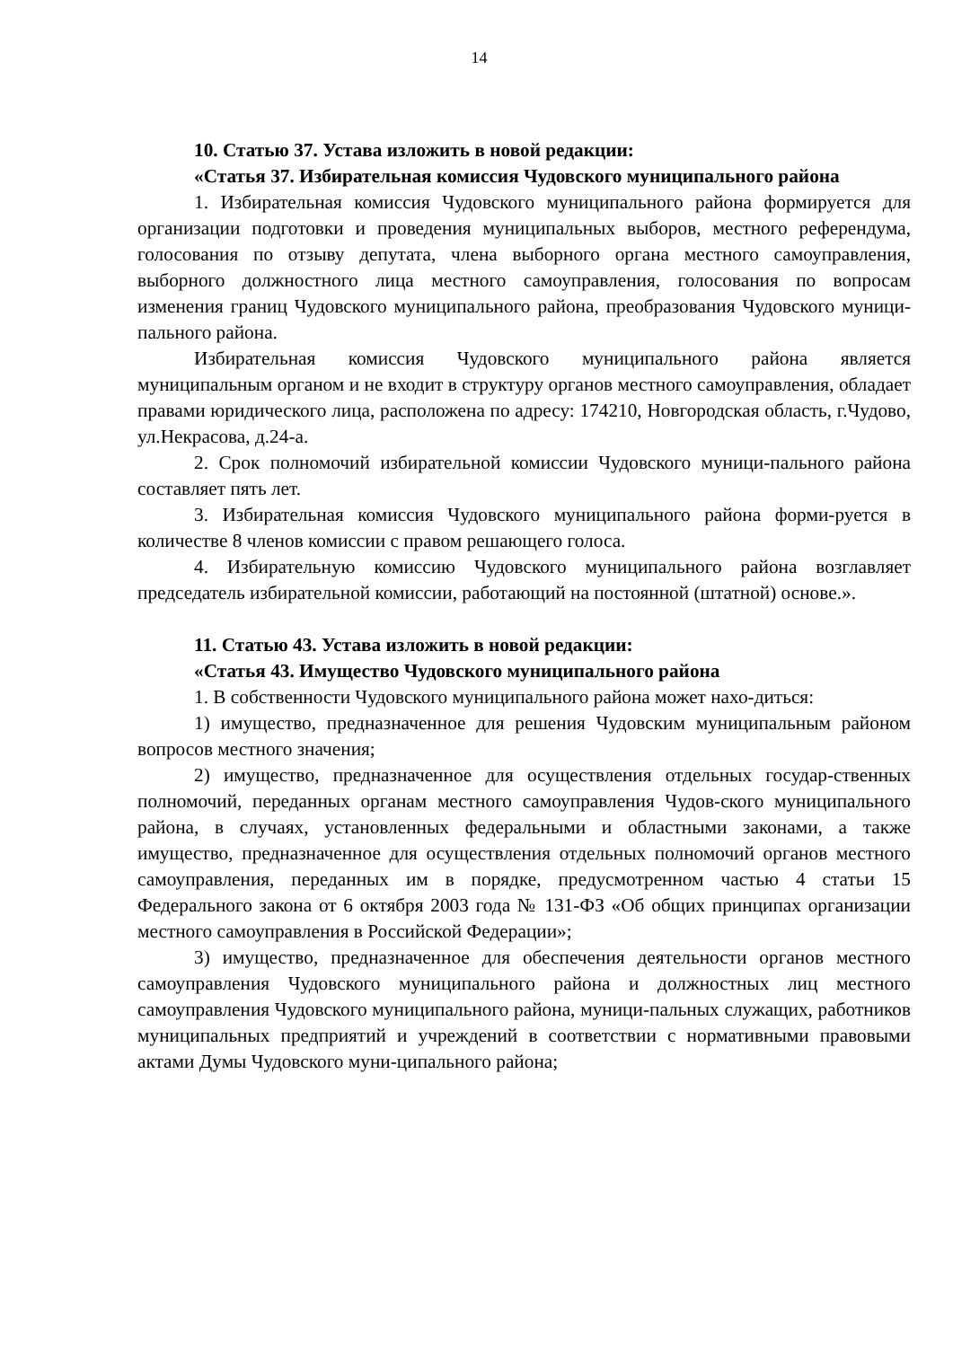14
10. Статью 37. Устава изложить в новой редакции:
«Статья 37. Избирательная комиссия Чудовского муниципального района
1. Избирательная комиссия Чудовского муниципального района формируется для организации подготовки и проведения муниципальных выборов, местного референдума, голосования по отзыву депутата, члена выборного органа местного самоуправления, выборного должностного лица местного самоуправления, голосования по вопросам изменения границ Чудовского муниципального района, преобразования Чудовского муници-пального района.
Избирательная комиссия Чудовского муниципального района является муниципальным органом и не входит в структуру органов местного самоуправления, обладает правами юридического лица, расположена по адресу: 174210, Новгородская область, г.Чудово, ул.Некрасова, д.24-а.
2. Срок полномочий избирательной комиссии Чудовского муници-пального района составляет пять лет.
3. Избирательная комиссия Чудовского муниципального района форми-руется в количестве 8 членов комиссии с правом решающего голоса.
4. Избирательную комиссию Чудовского муниципального района возглавляет председатель избирательной комиссии, работающий на постоянной (штатной) основе.».
11. Статью 43. Устава изложить в новой редакции:
«Статья 43. Имущество Чудовского муниципального района
1. В собственности Чудовского муниципального района может нахо-диться:
1) имущество, предназначенное для решения Чудовским муниципальным районом вопросов местного значения;
2) имущество, предназначенное для осуществления отдельных государ-ственных полномочий, переданных органам местного самоуправления Чудов-ского муниципального района, в случаях, установленных федеральными и областными законами, а также имущество, предназначенное для осуществления отдельных полномочий органов местного самоуправления, переданных им в порядке, предусмотренном частью 4 статьи 15 Федерального закона от 6 октября 2003 года № 131-ФЗ «Об общих принципах организации местного самоуправления в Российской Федерации»;
3) имущество, предназначенное для обеспечения деятельности органов местного самоуправления Чудовского муниципального района и должностных лиц местного самоуправления Чудовского муниципального района, муници-пальных служащих, работников муниципальных предприятий и учреждений в соответствии с нормативными правовыми актами Думы Чудовского муни-ципального района;